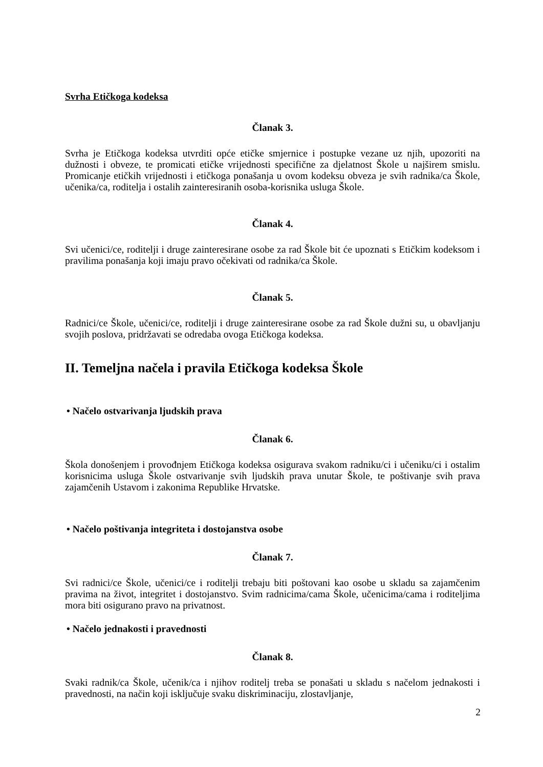Svrha Etičkoga kodeksa
Članak 3.
Svrha je Etičkoga kodeksa utvrditi opće etičke smjernice i postupke vezane uz njih, upozoriti na dužnosti i obveze, te promicati etičke vrijednosti specifične za djelatnost Škole u najširem smislu. Promicanje etičkih vrijednosti i etičkoga ponašanja u ovom kodeksu obveza je svih radnika/ca Škole, učenika/ca, roditelja i ostalih zainteresiranih osoba-korisnika usluga Škole.
Članak 4.
Svi učenici/ce, roditelji i druge zainteresirane osobe za rad Škole bit će upoznati s Etičkim kodeksom i pravilima ponašanja koji imaju pravo očekivati od radnika/ca Škole.
Članak 5.
Radnici/ce Škole, učenici/ce, roditelji i druge zainteresirane osobe za rad Škole dužni su, u obavljanju svojih poslova, pridržavati se odredaba ovoga Etičkoga kodeksa.
II. Temeljna načela i pravila Etičkoga kodeksa Škole
• Načelo ostvarivanja ljudskih prava
Članak 6.
Škola donošenjem i provođnjem Etičkoga kodeksa osigurava svakom radniku/ci i učeniku/ci i ostalim korisnicima usluga Škole ostvarivanje svih ljudskih prava unutar Škole, te poštivanje svih prava zajamčenih Ustavom i zakonima Republike Hrvatske.
• Načelo poštivanja integriteta i dostojanstva osobe
Članak 7.
Svi radnici/ce Škole, učenici/ce i roditelji trebaju biti poštovani kao osobe u skladu sa zajamčenim pravima na život, integritet i dostojanstvo. Svim radnicima/cama Škole, učenicima/cama i roditeljima mora biti osigurano pravo na privatnost.
• Načelo jednakosti i pravednosti
Članak 8.
Svaki radnik/ca Škole, učenik/ca i njihov roditelj treba se ponašati u skladu s načelom jednakosti i pravednosti, na način koji isključuje svaku diskriminaciju, zlostavljanje,
2